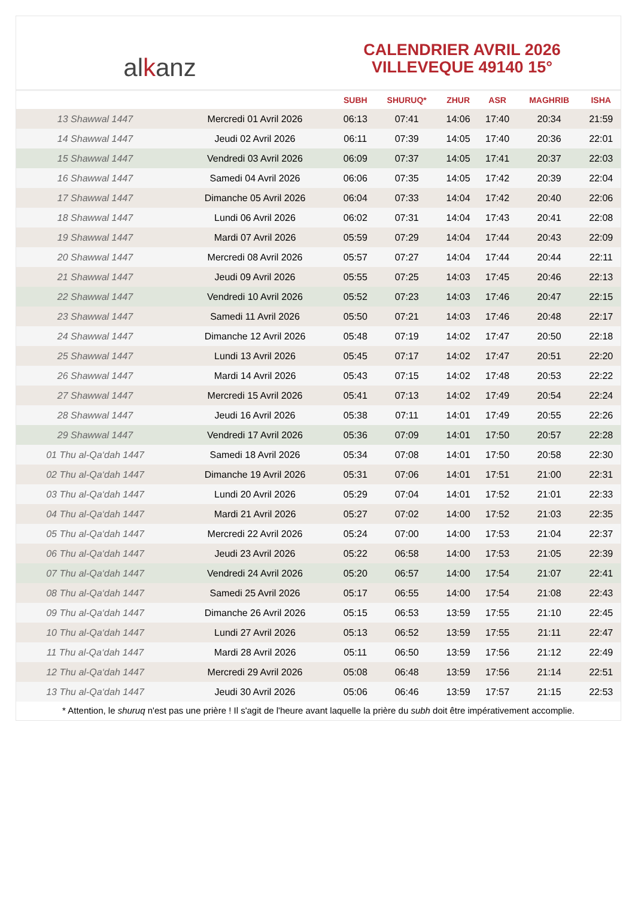al k anz
CALENDRIER AVRIL 2026
VILLEVEQUE 49140 15°
| | | SUBH | SHURUQ* | ZHUR | ASR | MAGHRIB | ISHA |
| --- | --- | --- | --- | --- | --- | --- | --- |
| 13 Shawwal 1447 | Mercredi 01 Avril 2026 | 06:13 | 07:41 | 14:06 | 17:40 | 20:34 | 21:59 |
| 14 Shawwal 1447 | Jeudi 02 Avril 2026 | 06:11 | 07:39 | 14:05 | 17:40 | 20:36 | 22:01 |
| 15 Shawwal 1447 | Vendredi 03 Avril 2026 | 06:09 | 07:37 | 14:05 | 17:41 | 20:37 | 22:03 |
| 16 Shawwal 1447 | Samedi 04 Avril 2026 | 06:06 | 07:35 | 14:05 | 17:42 | 20:39 | 22:04 |
| 17 Shawwal 1447 | Dimanche 05 Avril 2026 | 06:04 | 07:33 | 14:04 | 17:42 | 20:40 | 22:06 |
| 18 Shawwal 1447 | Lundi 06 Avril 2026 | 06:02 | 07:31 | 14:04 | 17:43 | 20:41 | 22:08 |
| 19 Shawwal 1447 | Mardi 07 Avril 2026 | 05:59 | 07:29 | 14:04 | 17:44 | 20:43 | 22:09 |
| 20 Shawwal 1447 | Mercredi 08 Avril 2026 | 05:57 | 07:27 | 14:04 | 17:44 | 20:44 | 22:11 |
| 21 Shawwal 1447 | Jeudi 09 Avril 2026 | 05:55 | 07:25 | 14:03 | 17:45 | 20:46 | 22:13 |
| 22 Shawwal 1447 | Vendredi 10 Avril 2026 | 05:52 | 07:23 | 14:03 | 17:46 | 20:47 | 22:15 |
| 23 Shawwal 1447 | Samedi 11 Avril 2026 | 05:50 | 07:21 | 14:03 | 17:46 | 20:48 | 22:17 |
| 24 Shawwal 1447 | Dimanche 12 Avril 2026 | 05:48 | 07:19 | 14:02 | 17:47 | 20:50 | 22:18 |
| 25 Shawwal 1447 | Lundi 13 Avril 2026 | 05:45 | 07:17 | 14:02 | 17:47 | 20:51 | 22:20 |
| 26 Shawwal 1447 | Mardi 14 Avril 2026 | 05:43 | 07:15 | 14:02 | 17:48 | 20:53 | 22:22 |
| 27 Shawwal 1447 | Mercredi 15 Avril 2026 | 05:41 | 07:13 | 14:02 | 17:49 | 20:54 | 22:24 |
| 28 Shawwal 1447 | Jeudi 16 Avril 2026 | 05:38 | 07:11 | 14:01 | 17:49 | 20:55 | 22:26 |
| 29 Shawwal 1447 | Vendredi 17 Avril 2026 | 05:36 | 07:09 | 14:01 | 17:50 | 20:57 | 22:28 |
| 01 Thu al-Qa‘dah 1447 | Samedi 18 Avril 2026 | 05:34 | 07:08 | 14:01 | 17:50 | 20:58 | 22:30 |
| 02 Thu al-Qa‘dah 1447 | Dimanche 19 Avril 2026 | 05:31 | 07:06 | 14:01 | 17:51 | 21:00 | 22:31 |
| 03 Thu al-Qa‘dah 1447 | Lundi 20 Avril 2026 | 05:29 | 07:04 | 14:01 | 17:52 | 21:01 | 22:33 |
| 04 Thu al-Qa‘dah 1447 | Mardi 21 Avril 2026 | 05:27 | 07:02 | 14:00 | 17:52 | 21:03 | 22:35 |
| 05 Thu al-Qa‘dah 1447 | Mercredi 22 Avril 2026 | 05:24 | 07:00 | 14:00 | 17:53 | 21:04 | 22:37 |
| 06 Thu al-Qa‘dah 1447 | Jeudi 23 Avril 2026 | 05:22 | 06:58 | 14:00 | 17:53 | 21:05 | 22:39 |
| 07 Thu al-Qa‘dah 1447 | Vendredi 24 Avril 2026 | 05:20 | 06:57 | 14:00 | 17:54 | 21:07 | 22:41 |
| 08 Thu al-Qa‘dah 1447 | Samedi 25 Avril 2026 | 05:17 | 06:55 | 14:00 | 17:54 | 21:08 | 22:43 |
| 09 Thu al-Qa‘dah 1447 | Dimanche 26 Avril 2026 | 05:15 | 06:53 | 13:59 | 17:55 | 21:10 | 22:45 |
| 10 Thu al-Qa‘dah 1447 | Lundi 27 Avril 2026 | 05:13 | 06:52 | 13:59 | 17:55 | 21:11 | 22:47 |
| 11 Thu al-Qa‘dah 1447 | Mardi 28 Avril 2026 | 05:11 | 06:50 | 13:59 | 17:56 | 21:12 | 22:49 |
| 12 Thu al-Qa‘dah 1447 | Mercredi 29 Avril 2026 | 05:08 | 06:48 | 13:59 | 17:56 | 21:14 | 22:51 |
| 13 Thu al-Qa‘dah 1447 | Jeudi 30 Avril 2026 | 05:06 | 06:46 | 13:59 | 17:57 | 21:15 | 22:53 |
* Attention, le shuruq n'est pas une prière ! Il s'agit de l'heure avant laquelle la prière du subh doit être impérativement accomplie.